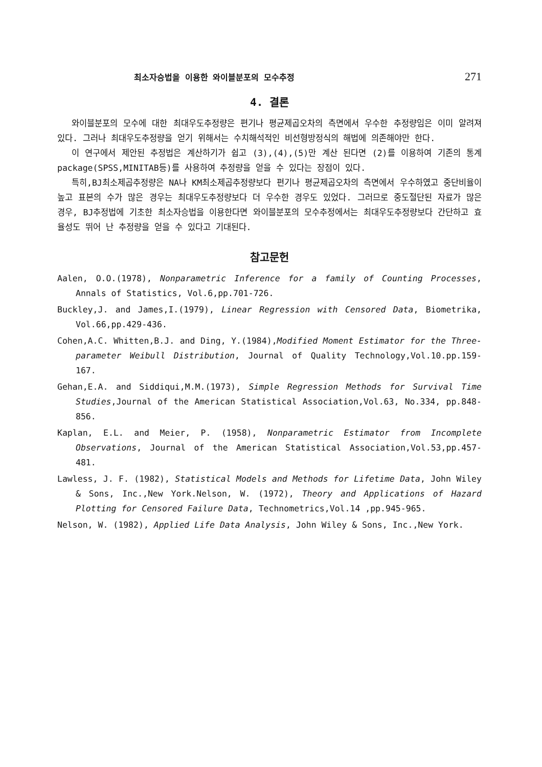최소자승법을 이용한 와이블분포의 모수추정 271
4. 결론
와이블분포의 모수에 대한 최대우도추정량은 편기나 평균제곱오차의 측면에서 우수한 추정량임은 이미 알려져 있다. 그러나 최대우도추정량을 얻기 위해서는 수치해석적인 비선형방정식의 해법에 의존해야만 한다.
이 연구에서 제안된 추정법은 계산하기가 쉽고 (3),(4),(5)만 계산 된다면 (2)를 이용하여 기존의 통계package(SPSS,MINITAB등)를 사용하여 추정량을 얻을 수 있다는 장점이 있다.
특히,BJ최소제곱추정량은 NA나 KM최소제곱추정량보다 편기나 평균제곱오차의 측면에서 우수하였고 중단비율이 높고 표본의 수가 많은 경우는 최대우도추정량보다 더 우수한 경우도 있었다. 그러므로 중도절단된 자료가 많은 경우, BJ추정법에 기초한 최소자승법을 이용한다면 와이블분포의 모수추정에서는 최대우도추정량보다 간단하고 효율성도 뛰어 난 추정량을 얻을 수 있다고 기대된다.
참고문헌
Aalen, O.O.(1978), Nonparametric Inference for a family of Counting Processes, Annals of Statistics, Vol.6,pp.701-726.
Buckley,J. and James,I.(1979), Linear Regression with Censored Data, Biometrika, Vol.66,pp.429-436.
Cohen,A.C. Whitten,B.J. and Ding, Y.(1984),Modified Moment Estimator for the Three-parameter Weibull Distribution, Journal of Quality Technology,Vol.10.pp.159-167.
Gehan,E.A. and Siddiqui,M.M.(1973), Simple Regression Methods for Survival Time Studies,Journal of the American Statistical Association,Vol.63, No.334, pp.848-856.
Kaplan, E.L. and Meier, P. (1958), Nonparametric Estimator from Incomplete Observations, Journal of the American Statistical Association,Vol.53,pp.457-481.
Lawless, J. F. (1982), Statistical Models and Methods for Lifetime Data, John Wiley & Sons, Inc.,New York.Nelson, W. (1972), Theory and Applications of Hazard Plotting for Censored Failure Data, Technometrics,Vol.14 ,pp.945-965.
Nelson, W. (1982), Applied Life Data Analysis, John Wiley & Sons, Inc.,New York.